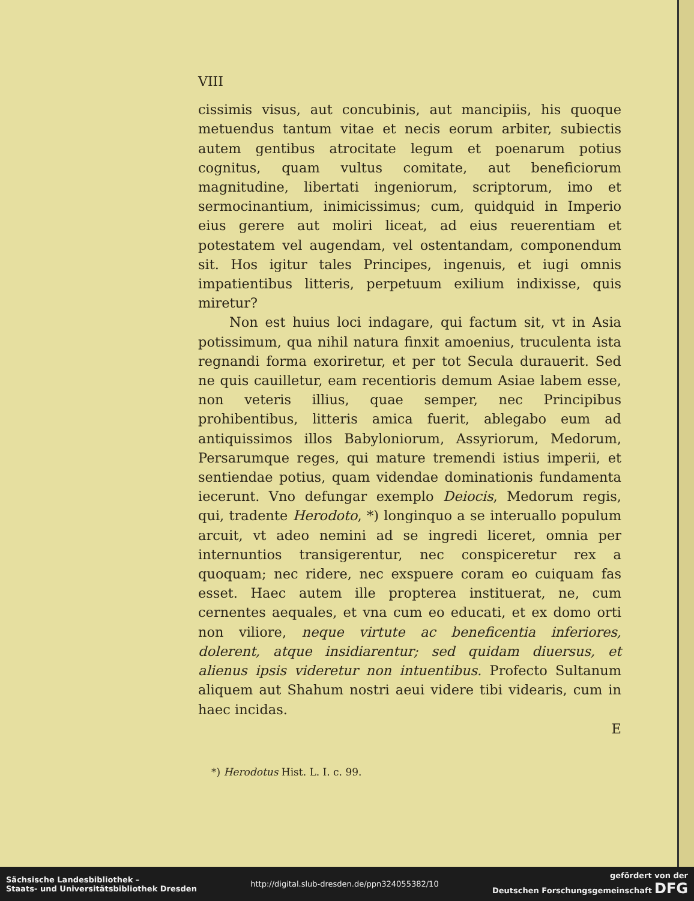VIII
cissimis visus, aut concubinis, aut mancipiis, his quoque metuendus tantum vitae et necis eorum arbiter, subiectis autem gentibus atrocitate legum et poenarum potius cognitus, quam vultus comitate, aut beneficiorum magnitudine, libertati ingeniorum, scriptorum, imo et sermocinantium, inimicissimus; cum, quidquid in Imperio eius gerere aut moliri liceat, ad eius reuerentiam et potestatem vel augendam, vel ostentandam, componendum sit. Hos igitur tales Principes, ingenuis, et iugi omnis impatientibus litteris, perpetuum exilium indixisse, quis miretur?
Non est huius loci indagare, qui factum sit, vt in Asia potissimum, qua nihil natura finxit amoenius, truculenta ista regnandi forma exoriretur, et per tot Secula durauerit. Sed ne quis cauilletur, eam recentioris demum Asiae labem esse, non veteris illius, quae semper, nec Principibus prohibentibus, litteris amica fuerit, ablegabo eum ad antiquissimos illos Babyloniorum, Assyriorum, Medorum, Persarumque reges, qui mature tremendi istius imperii, et sentiendae potius, quam videndae dominationis fundamenta iecerunt. Vno defungar exemplo Deiocis, Medorum regis, qui, tradente Herodoto, *) longinquo a se interuallo populum arcuit, vt adeo nemini ad se ingredi liceret, omnia per internuntios transigerentur, nec conspiceretur rex a quoquam; nec ridere, nec exspuere coram eo cuiquam fas esset. Haec autem ille propterea instituerat, ne, cum cernentes aequales, et vna cum eo educati, et ex domo orti non viliore, neque virtute ac beneficentia inferiores, dolerent, atque insidiarentur; sed quidam diuersus, et alienus ipsis videretur non intuentibus. Profecto Sultanum aliquem aut Shahum nostri aeui videre tibi videaris, cum in haec incidas.
E
*) Herodotus Hist. L. I. c. 99.
Sächsische Landesbibliothek –
Staats- und Universitätsbibliothek Dresden
http://digital.slub-dresden.de/ppn324055382/10
gefördert von der
Deutschen Forschungsgemeinschaft DFG